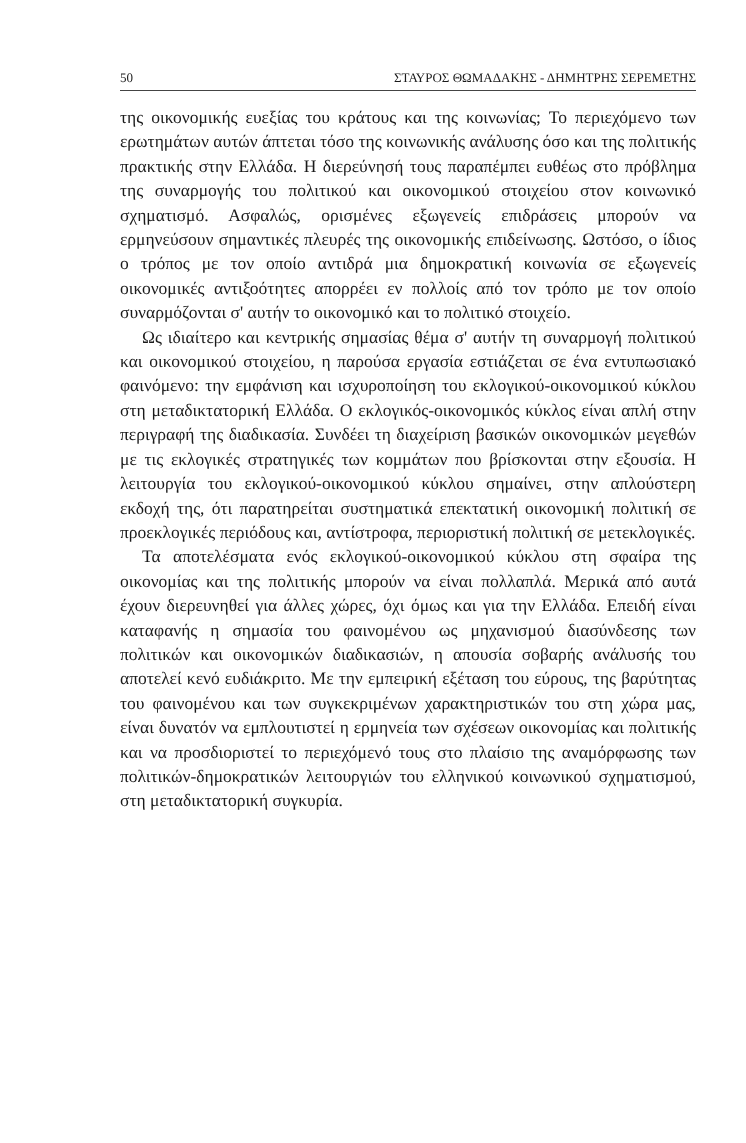50 ΣΤΑΥΡΟΣ ΘΩΜΑΔΑΚΗΣ - ΔΗΜΗΤΡΗΣ ΣΕΡΕΜΕΤΗΣ
της οικονομικής ευεξίας του κράτους και της κοινωνίας; Το περιεχόμενο των ερωτημάτων αυτών άπτεται τόσο της κοινωνικής ανάλυσης όσο και της πολιτικής πρακτικής στην Ελλάδα. Η διερεύνησή τους παραπέμπει ευθέως στο πρόβλημα της συναρμογής του πολιτικού και οικονομικού στοιχείου στον κοινωνικό σχηματισμό. Ασφαλώς, ορισμένες εξωγενείς επιδράσεις μπορούν να ερμηνεύσουν σημαντικές πλευρές της οικονομικής επιδείνωσης. Ωστόσο, ο ίδιος ο τρόπος με τον οποίο αντιδρά μια δημοκρατική κοινωνία σε εξωγενείς οικονομικές αντιξοότητες απορρέει εν πολλοίς από τον τρόπο με τον οποίο συναρμόζονται σ' αυτήν το οικονομικό και το πολιτικό στοιχείο.
Ως ιδιαίτερο και κεντρικής σημασίας θέμα σ' αυτήν τη συναρμογή πολιτικού και οικονομικού στοιχείου, η παρούσα εργασία εστιάζεται σε ένα εντυπωσιακό φαινόμενο: την εμφάνιση και ισχυροποίηση του εκλογικού-οικονομικού κύκλου στη μεταδικτατορική Ελλάδα. Ο εκλογικός-οικονομικός κύκλος είναι απλή στην περιγραφή της διαδικασία. Συνδέει τη διαχείριση βασικών οικονομικών μεγεθών με τις εκλογικές στρατηγικές των κομμάτων που βρίσκονται στην εξουσία. Η λειτουργία του εκλογικού-οικονομικού κύκλου σημαίνει, στην απλούστερη εκδοχή της, ότι παρατηρείται συστηματικά επεκτατική οικονομική πολιτική σε προεκλογικές περιόδους και, αντίστροφα, περιοριστική πολιτική σε μετεκλογικές.
Τα αποτελέσματα ενός εκλογικού-οικονομικού κύκλου στη σφαίρα της οικονομίας και της πολιτικής μπορούν να είναι πολλαπλά. Μερικά από αυτά έχουν διερευνηθεί για άλλες χώρες, όχι όμως και για την Ελλάδα. Επειδή είναι καταφανής η σημασία του φαινομένου ως μηχανισμού διασύνδεσης των πολιτικών και οικονομικών διαδικασιών, η απουσία σοβαρής ανάλυσής του αποτελεί κενό ευδιάκριτο. Με την εμπειρική εξέταση του εύρους, της βαρύτητας του φαινομένου και των συγκεκριμένων χαρακτηριστικών του στη χώρα μας, είναι δυνατόν να εμπλουτιστεί η ερμηνεία των σχέσεων οικονομίας και πολιτικής και να προσδιοριστεί το περιεχόμενό τους στο πλαίσιο της αναμόρφωσης των πολιτικών-δημοκρατικών λειτουργιών του ελληνικού κοινωνικού σχηματισμού, στη μεταδικτατορική συγκυρία.